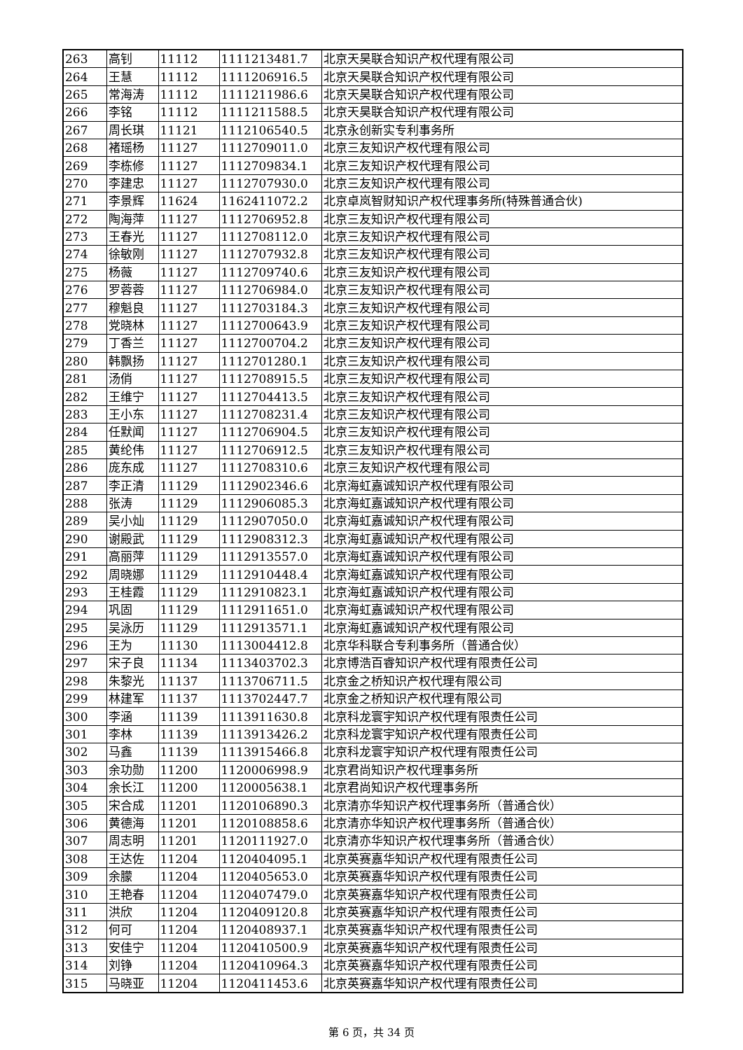| 263 | 高钊 | 11112 | 1111213481.7 | 北京天昊联合知识产权代理有限公司 |
| 264 | 王慧 | 11112 | 1111206916.5 | 北京天昊联合知识产权代理有限公司 |
| 265 | 常海涛 | 11112 | 1111211986.6 | 北京天昊联合知识产权代理有限公司 |
| 266 | 李铭 | 11112 | 1111211588.5 | 北京天昊联合知识产权代理有限公司 |
| 267 | 周长琪 | 11121 | 1112106540.5 | 北京永创新实专利事务所 |
| 268 | 褚瑶杨 | 11127 | 1112709011.0 | 北京三友知识产权代理有限公司 |
| 269 | 李栋修 | 11127 | 1112709834.1 | 北京三友知识产权代理有限公司 |
| 270 | 李建忠 | 11127 | 1112707930.0 | 北京三友知识产权代理有限公司 |
| 271 | 李景辉 | 11624 | 1162411072.2 | 北京卓岚智财知识产权代理事务所(特殊普通合伙) |
| 272 | 陶海萍 | 11127 | 1112706952.8 | 北京三友知识产权代理有限公司 |
| 273 | 王春光 | 11127 | 1112708112.0 | 北京三友知识产权代理有限公司 |
| 274 | 徐敏刚 | 11127 | 1112707932.8 | 北京三友知识产权代理有限公司 |
| 275 | 杨薇 | 11127 | 1112709740.6 | 北京三友知识产权代理有限公司 |
| 276 | 罗蓉蓉 | 11127 | 1112706984.0 | 北京三友知识产权代理有限公司 |
| 277 | 穆魁良 | 11127 | 1112703184.3 | 北京三友知识产权代理有限公司 |
| 278 | 党晓林 | 11127 | 1112700643.9 | 北京三友知识产权代理有限公司 |
| 279 | 丁香兰 | 11127 | 1112700704.2 | 北京三友知识产权代理有限公司 |
| 280 | 韩飘扬 | 11127 | 1112701280.1 | 北京三友知识产权代理有限公司 |
| 281 | 汤俏 | 11127 | 1112708915.5 | 北京三友知识产权代理有限公司 |
| 282 | 王维宁 | 11127 | 1112704413.5 | 北京三友知识产权代理有限公司 |
| 283 | 王小东 | 11127 | 1112708231.4 | 北京三友知识产权代理有限公司 |
| 284 | 任默闻 | 11127 | 1112706904.5 | 北京三友知识产权代理有限公司 |
| 285 | 黄纶伟 | 11127 | 1112706912.5 | 北京三友知识产权代理有限公司 |
| 286 | 庞东成 | 11127 | 1112708310.6 | 北京三友知识产权代理有限公司 |
| 287 | 李正清 | 11129 | 1112902346.6 | 北京海虹嘉诚知识产权代理有限公司 |
| 288 | 张涛 | 11129 | 1112906085.3 | 北京海虹嘉诚知识产权代理有限公司 |
| 289 | 吴小灿 | 11129 | 1112907050.0 | 北京海虹嘉诚知识产权代理有限公司 |
| 290 | 谢殿武 | 11129 | 1112908312.3 | 北京海虹嘉诚知识产权代理有限公司 |
| 291 | 高丽萍 | 11129 | 1112913557.0 | 北京海虹嘉诚知识产权代理有限公司 |
| 292 | 周晓娜 | 11129 | 1112910448.4 | 北京海虹嘉诚知识产权代理有限公司 |
| 293 | 王桂霞 | 11129 | 1112910823.1 | 北京海虹嘉诚知识产权代理有限公司 |
| 294 | 巩固 | 11129 | 1112911651.0 | 北京海虹嘉诚知识产权代理有限公司 |
| 295 | 吴泳历 | 11129 | 1112913571.1 | 北京海虹嘉诚知识产权代理有限公司 |
| 296 | 王为 | 11130 | 1113004412.8 | 北京华科联合专利事务所（普通合伙） |
| 297 | 宋子良 | 11134 | 1113403702.3 | 北京博浩百睿知识产权代理有限责任公司 |
| 298 | 朱黎光 | 11137 | 1113706711.5 | 北京金之桥知识产权代理有限公司 |
| 299 | 林建军 | 11137 | 1113702447.7 | 北京金之桥知识产权代理有限公司 |
| 300 | 李涵 | 11139 | 1113911630.8 | 北京科龙寰宇知识产权代理有限责任公司 |
| 301 | 李林 | 11139 | 1113913426.2 | 北京科龙寰宇知识产权代理有限责任公司 |
| 302 | 马鑫 | 11139 | 1113915466.8 | 北京科龙寰宇知识产权代理有限责任公司 |
| 303 | 余功勋 | 11200 | 1120006998.9 | 北京君尚知识产权代理事务所 |
| 304 | 余长江 | 11200 | 1120005638.1 | 北京君尚知识产权代理事务所 |
| 305 | 宋合成 | 11201 | 1120106890.3 | 北京清亦华知识产权代理事务所（普通合伙） |
| 306 | 黄德海 | 11201 | 1120108858.6 | 北京清亦华知识产权代理事务所（普通合伙） |
| 307 | 周志明 | 11201 | 1120111927.0 | 北京清亦华知识产权代理事务所（普通合伙） |
| 308 | 王达佐 | 11204 | 1120404095.1 | 北京英赛嘉华知识产权代理有限责任公司 |
| 309 | 余朦 | 11204 | 1120405653.0 | 北京英赛嘉华知识产权代理有限责任公司 |
| 310 | 王艳春 | 11204 | 1120407479.0 | 北京英赛嘉华知识产权代理有限责任公司 |
| 311 | 洪欣 | 11204 | 1120409120.8 | 北京英赛嘉华知识产权代理有限责任公司 |
| 312 | 何可 | 11204 | 1120408937.1 | 北京英赛嘉华知识产权代理有限责任公司 |
| 313 | 安佳宁 | 11204 | 1120410500.9 | 北京英赛嘉华知识产权代理有限责任公司 |
| 314 | 刘铮 | 11204 | 1120410964.3 | 北京英赛嘉华知识产权代理有限责任公司 |
| 315 | 马晓亚 | 11204 | 1120411453.6 | 北京英赛嘉华知识产权代理有限责任公司 |
第 6 页，共 34 页